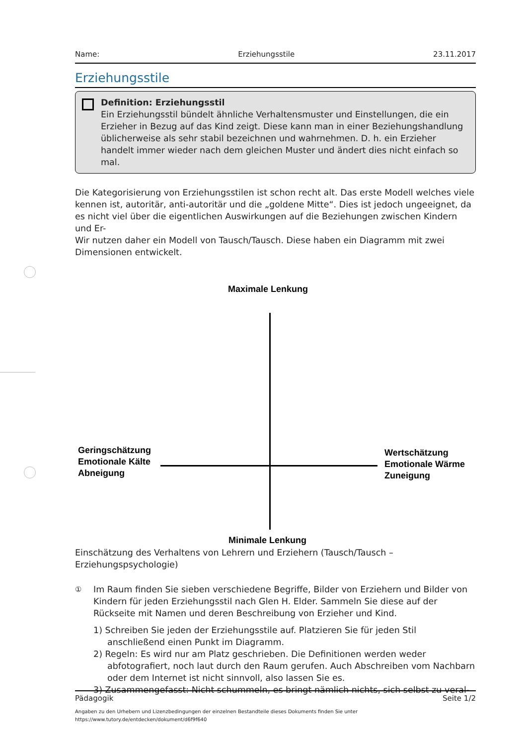Name: Erziehungsstile 23.11.2017
Erziehungsstile
Definition: Erziehungsstil
Ein Erziehungsstil bündelt ähnliche Verhaltensmuster und Einstellungen, die ein Erzieher in Bezug auf das Kind zeigt. Diese kann man in einer Beziehungshandlung üblicherweise als sehr stabil bezeichnen und wahrnehmen. D. h. ein Erzieher handelt immer wieder nach dem gleichen Muster und ändert dies nicht einfach so mal.
Die Kategorisierung von Erziehungsstilen ist schon recht alt. Das erste Modell welches viele kennen ist, autoritär, anti-autoritär und die „goldene Mitte“. Dies ist jedoch ungeeignet, da es nicht viel über die eigentlichen Auswirkungen auf die Beziehungen zwischen Kindern und Er-
Wir nutzen daher ein Modell von Tausch/Tausch. Diese haben ein Diagramm mit zwei Dimensionen entwickelt.
Maximale Lenkung
Geringschätzung
Emotionale Kälte
Abneigung
Wertschätzung
Emotionale Wärme
Zuneigung
Minimale Lenkung
Einschätzung des Verhaltens von Lehrern und Erziehern (Tausch/Tausch – Erziehungspsychologie)
① Im Raum finden Sie sieben verschiedene Begriffe, Bilder von Erziehern und Bilder von Kindern für jeden Erziehungsstil nach Glen H. Elder. Sammeln Sie diese auf der Rückseite mit Namen und deren Beschreibung von Erzieher und Kind.
1) Schreiben Sie jeden der Erziehungsstile auf. Platzieren Sie für jeden Stil anschließend einen Punkt im Diagramm.
2) Regeln: Es wird nur am Platz geschrieben. Die Definitionen werden weder abfotografiert, noch laut durch den Raum gerufen. Auch Abschreiben vom Nachbarn oder dem Internet ist nicht sinnvoll, also lassen Sie es.
3) Zusammengefasst: Nicht schummeln, es bringt nämlich nichts, sich selbst zu veral-
Pädagogik Seite 1/2
Angaben zu den Urhebern und Lizenzbedingungen der einzelnen Bestandteile dieses Dokuments finden Sie unter
https://www.tutory.de/entdecken/dokument/d6f9f640